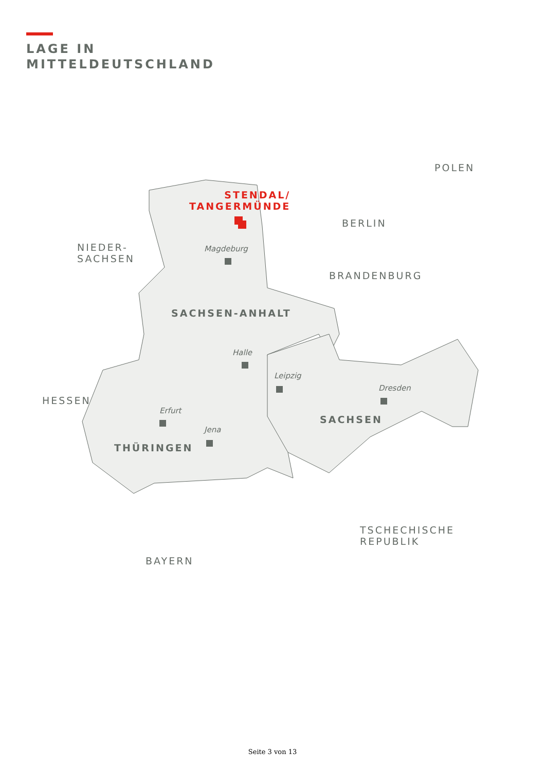LAGE IN
MITTELDEUTSCHLAND
STENDAL/
TANGERMÜNDE
NIEDER-
SACHSEN
POLEN
BERLIN
Magdeburg
BRANDENBURG
SACHSEN-ANHALT
Halle
Leipzig
Dresden
HESSEN
Erfurt
SACHSEN
Jena
THÜRINGEN
TSCHECHISCHE
REPUBLIK
BAYERN
Seite 3 von 13